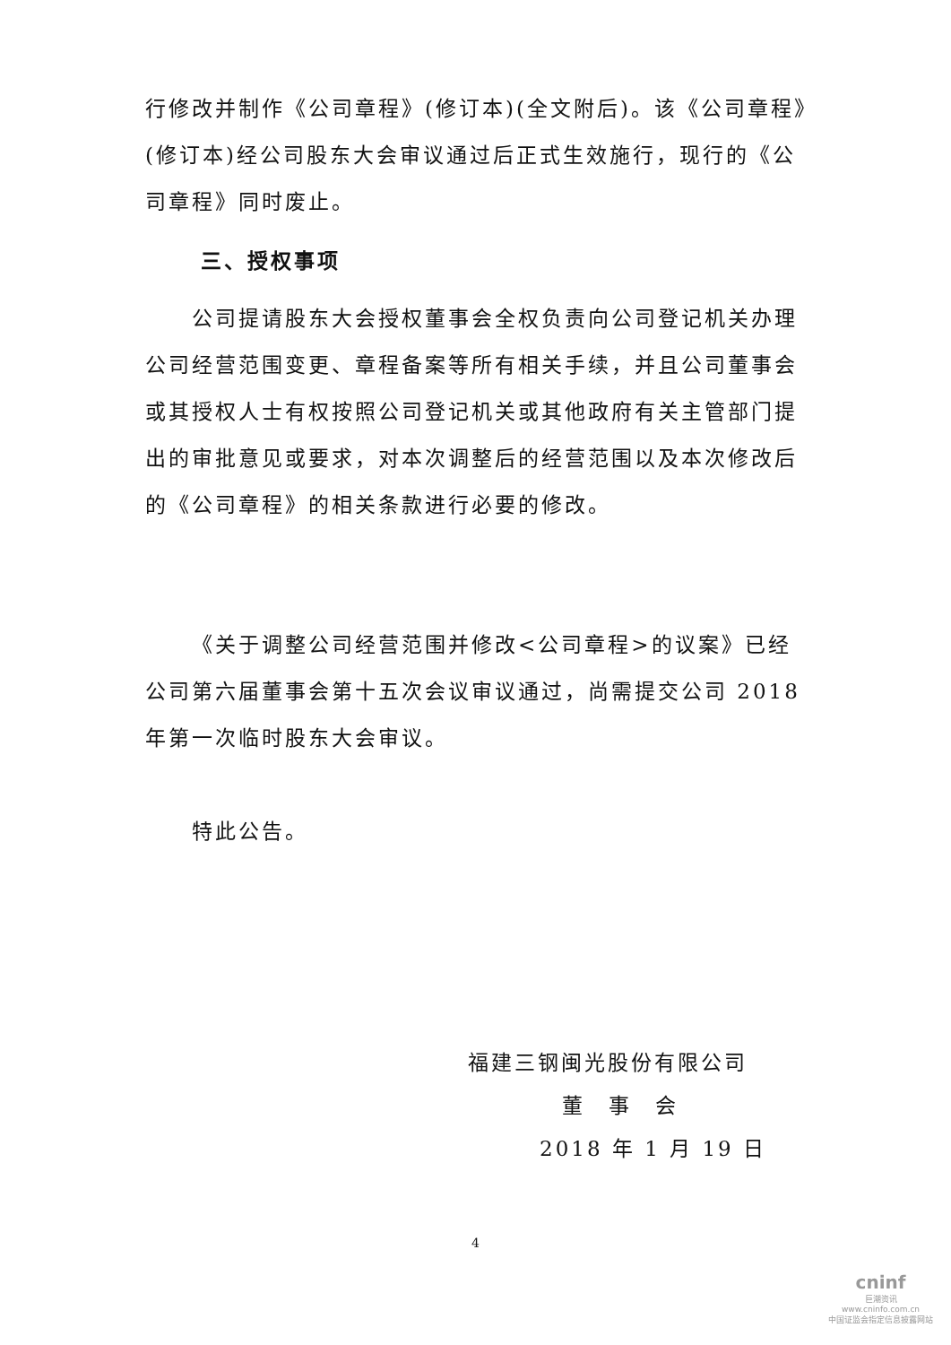行修改并制作《公司章程》(修订本)(全文附后)。该《公司章程》(修订本)经公司股东大会审议通过后正式生效施行，现行的《公司章程》同时废止。
三、授权事项
公司提请股东大会授权董事会全权负责向公司登记机关办理公司经营范围变更、章程备案等所有相关手续，并且公司董事会或其授权人士有权按照公司登记机关或其他政府有关主管部门提出的审批意见或要求，对本次调整后的经营范围以及本次修改后的《公司章程》的相关条款进行必要的修改。
《关于调整公司经营范围并修改<公司章程>的议案》已经公司第六届董事会第十五次会议审议通过，尚需提交公司 2018 年第一次临时股东大会审议。
特此公告。
福建三钢闽光股份有限公司
董　事　会
2018 年 1 月 19 日
4
cninf
巨潮资讯
www.cninfo.com.cn
中国证监会指定信息披露网站